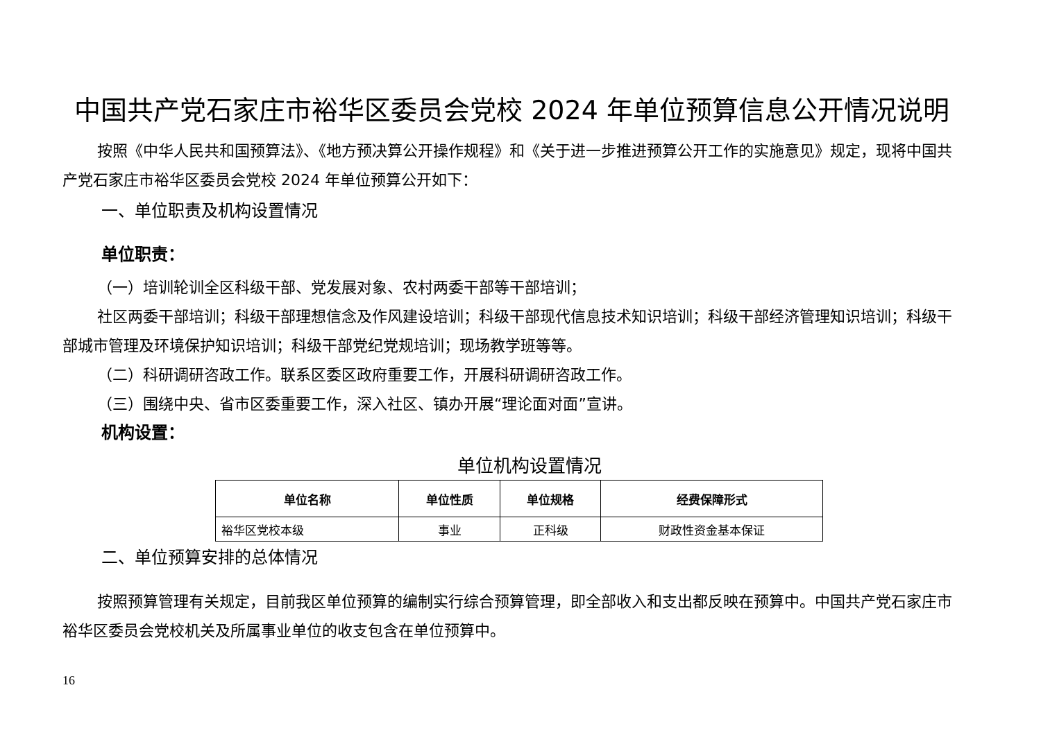中国共产党石家庄市裕华区委员会党校 2024 年单位预算信息公开情况说明
按照《中华人民共和国预算法》、《地方预决算公开操作规程》和《关于进一步推进预算公开工作的实施意见》规定，现将中国共产党石家庄市裕华区委员会党校 2024 年单位预算公开如下：
一、单位职责及机构设置情况
单位职责：
（一）培训轮训全区科级干部、党发展对象、农村两委干部等干部培训；
社区两委干部培训；科级干部理想信念及作风建设培训；科级干部现代信息技术知识培训；科级干部经济管理知识培训；科级干部城市管理及环境保护知识培训；科级干部党纪党规培训；现场教学班等等。
（二）科研调研咨政工作。联系区委区政府重要工作，开展科研调研咨政工作。
（三）围绕中央、省市区委重要工作，深入社区、镇办开展“理论面对面”宣讲。
机构设置：
单位机构设置情况
| 单位名称 | 单位性质 | 单位规格 | 经费保障形式 |
| --- | --- | --- | --- |
| 裕华区党校本级 | 事业 | 正科级 | 财政性资金基本保证 |
二、单位预算安排的总体情况
按照预算管理有关规定，目前我区单位预算的编制实行综合预算管理，即全部收入和支出都反映在预算中。中国共产党石家庄市裕华区委员会党校机关及所属事业单位的收支包含在单位预算中。
16